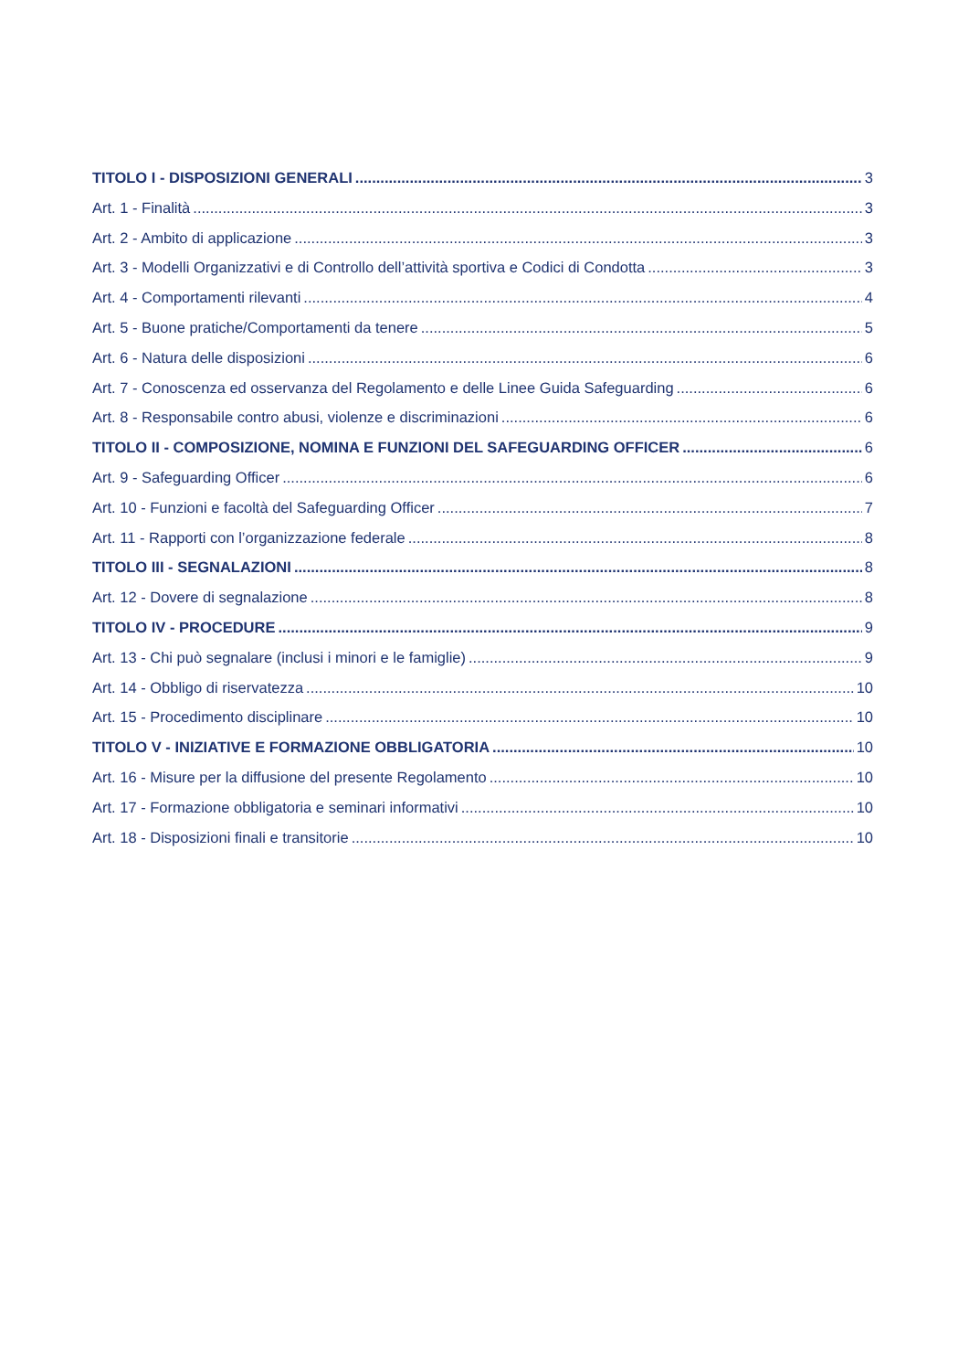TITOLO I - DISPOSIZIONI GENERALI 3
Art. 1 - Finalità 3
Art. 2 - Ambito di applicazione 3
Art. 3 - Modelli Organizzativi e di Controllo dell’attività sportiva e Codici di Condotta 3
Art. 4 - Comportamenti rilevanti 4
Art. 5 - Buone pratiche/Comportamenti da tenere 5
Art. 6 - Natura delle disposizioni 6
Art. 7 - Conoscenza ed osservanza del Regolamento e delle Linee Guida Safeguarding 6
Art. 8 - Responsabile contro abusi, violenze e discriminazioni 6
TITOLO II - COMPOSIZIONE, NOMINA E FUNZIONI DEL SAFEGUARDING OFFICER 6
Art. 9 - Safeguarding Officer 6
Art. 10 - Funzioni e facoltà del Safeguarding Officer 7
Art. 11 - Rapporti con l’organizzazione federale 8
TITOLO III - SEGNALAZIONI 8
Art. 12 - Dovere di segnalazione 8
TITOLO IV - PROCEDURE 9
Art. 13 - Chi può segnalare (inclusi i minori e le famiglie) 9
Art. 14 - Obbligo di riservatezza 10
Art. 15 - Procedimento disciplinare 10
TITOLO V - INIZIATIVE E FORMAZIONE OBBLIGATORIA 10
Art. 16 - Misure per la diffusione del presente Regolamento 10
Art. 17 - Formazione obbligatoria e seminari informativi 10
Art. 18 - Disposizioni finali e transitorie 10